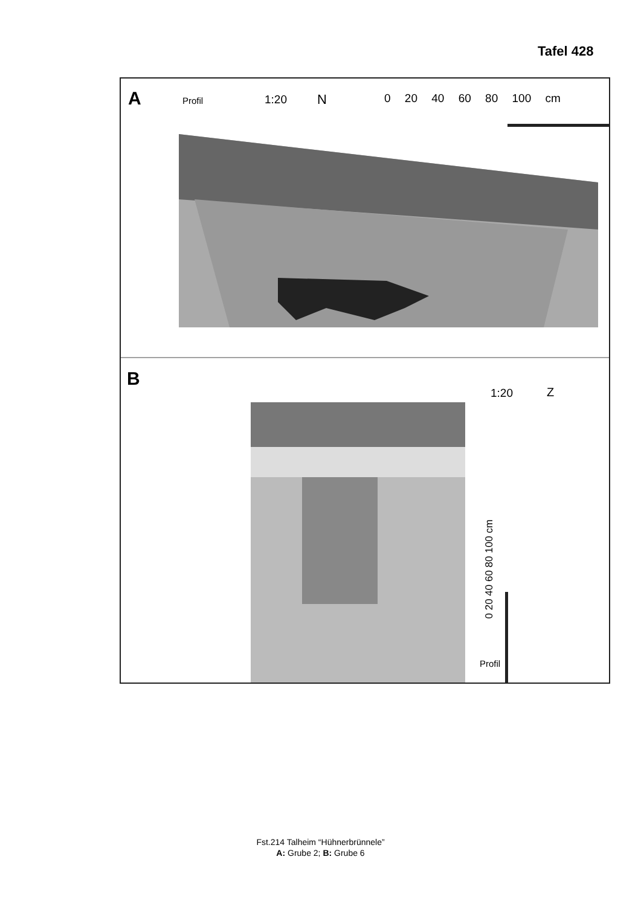Tafel 428
A Profil 1:20 N 0 20 40 60 80 100 cm
B
1:20 Z
0 20 40 60 80 100 cm
Profil
Fst.214 Talheim “Hühnerbrünnele”
A: Grube 2; B: Grube 6